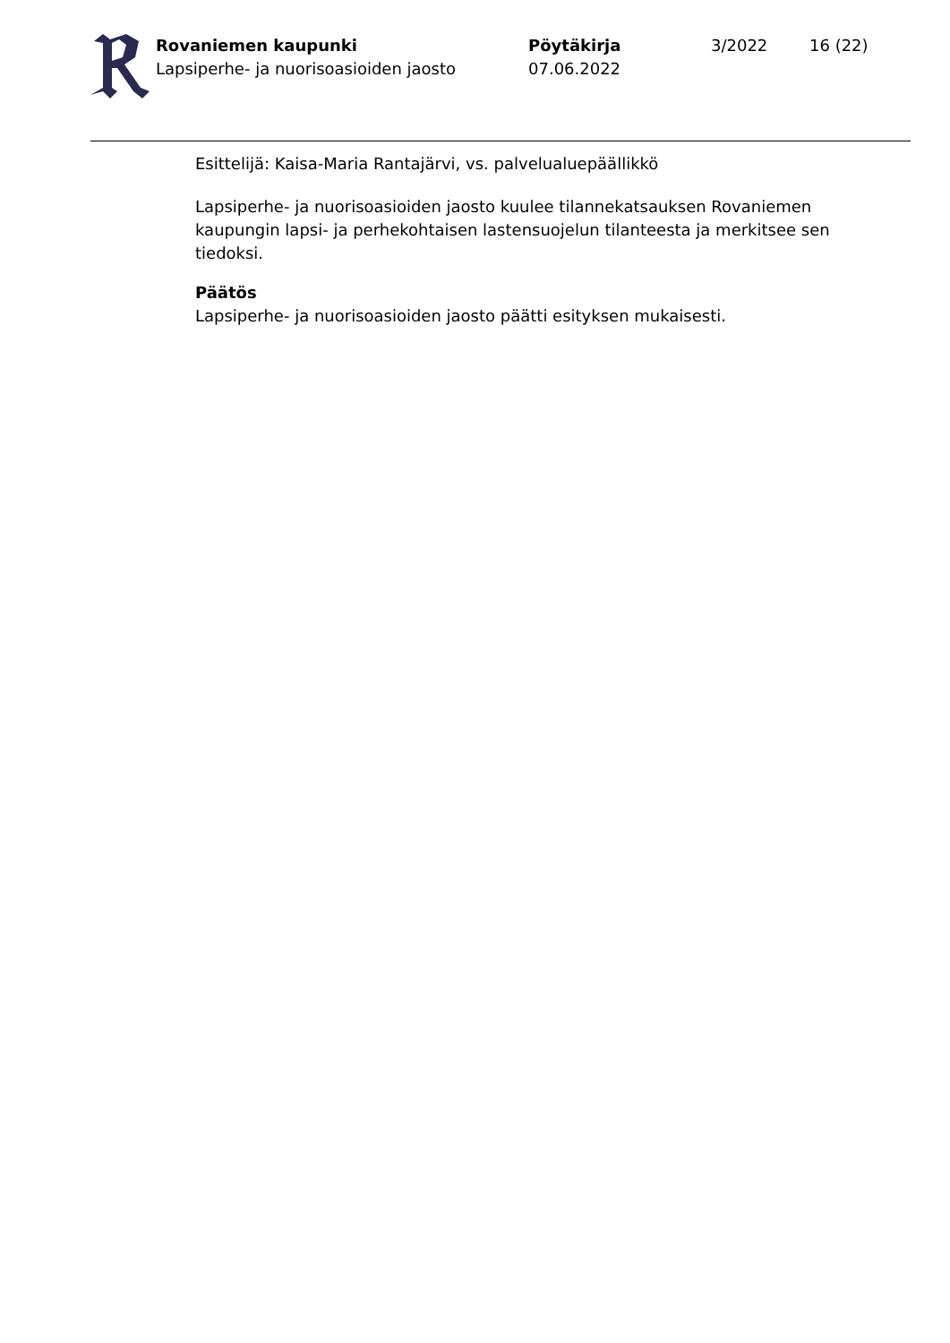Rovaniemen kaupunki
Lapsiperhe- ja nuorisoasioiden jaosto
Pöytäkirja
07.06.2022
3/2022 16 (22)
Esittelijä: Kaisa-Maria Rantajärvi, vs. palvelualuepäällikkö
Lapsiperhe- ja nuorisoasioiden jaosto kuulee tilannekatsauksen Rovaniemen kaupungin lapsi- ja perhekohtaisen lastensuojelun tilanteesta ja merkitsee sen tiedoksi.
Päätös
Lapsiperhe- ja nuorisoasioiden jaosto päätti esityksen mukaisesti.